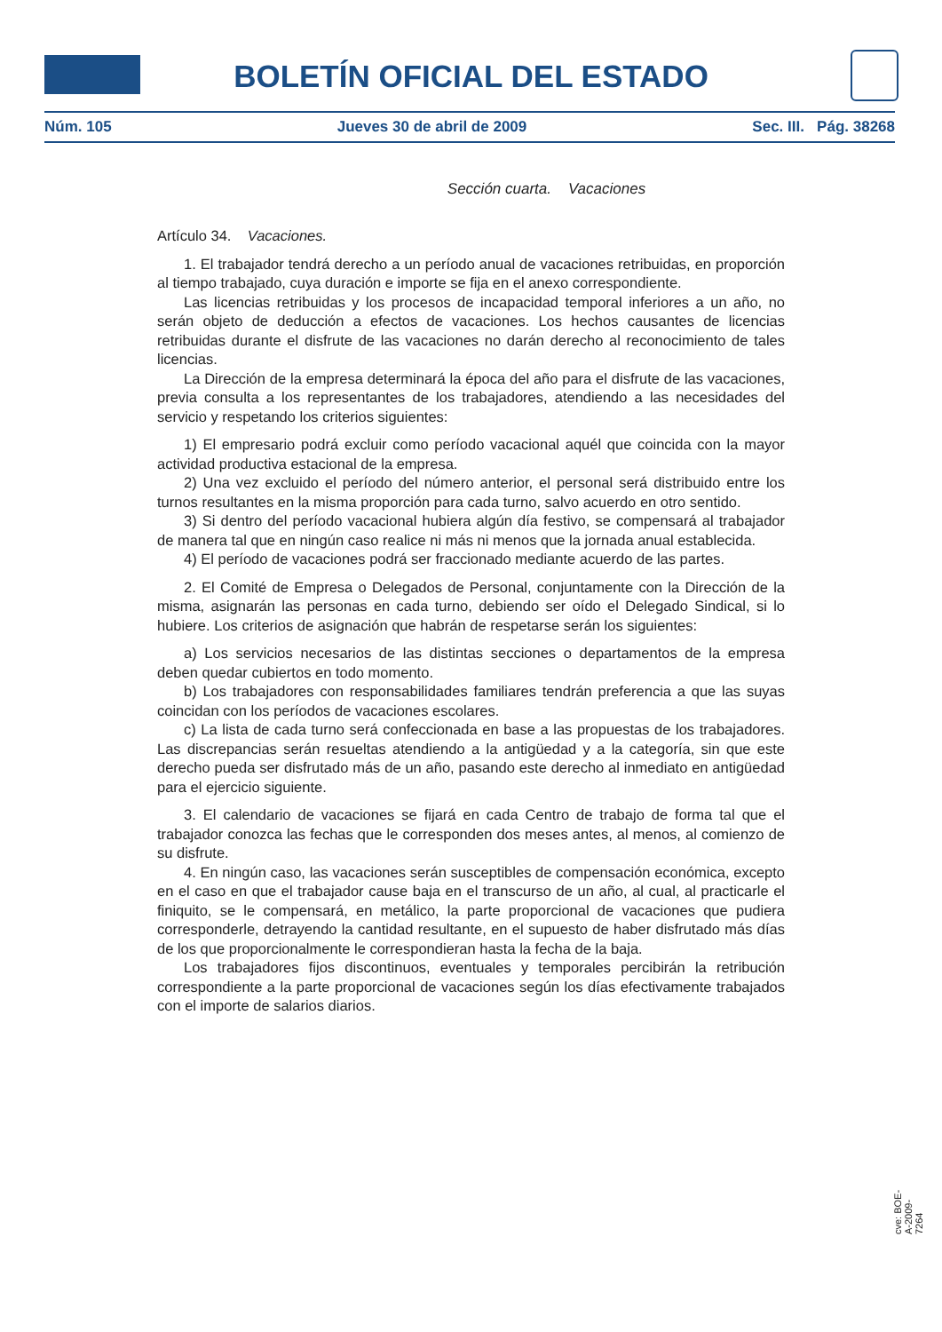BOLETÍN OFICIAL DEL ESTADO
Núm. 105 Jueves 30 de abril de 2009 Sec. III. Pág. 38268
Sección cuarta. Vacaciones
Artículo 34. Vacaciones.
1. El trabajador tendrá derecho a un período anual de vacaciones retribuidas, en proporción al tiempo trabajado, cuya duración e importe se fija en el anexo correspondiente.
Las licencias retribuidas y los procesos de incapacidad temporal inferiores a un año, no serán objeto de deducción a efectos de vacaciones. Los hechos causantes de licencias retribuidas durante el disfrute de las vacaciones no darán derecho al reconocimiento de tales licencias.
La Dirección de la empresa determinará la época del año para el disfrute de las vacaciones, previa consulta a los representantes de los trabajadores, atendiendo a las necesidades del servicio y respetando los criterios siguientes:
1) El empresario podrá excluir como período vacacional aquél que coincida con la mayor actividad productiva estacional de la empresa.
2) Una vez excluido el período del número anterior, el personal será distribuido entre los turnos resultantes en la misma proporción para cada turno, salvo acuerdo en otro sentido.
3) Si dentro del período vacacional hubiera algún día festivo, se compensará al trabajador de manera tal que en ningún caso realice ni más ni menos que la jornada anual establecida.
4) El período de vacaciones podrá ser fraccionado mediante acuerdo de las partes.
2. El Comité de Empresa o Delegados de Personal, conjuntamente con la Dirección de la misma, asignarán las personas en cada turno, debiendo ser oído el Delegado Sindical, si lo hubiere. Los criterios de asignación que habrán de respetarse serán los siguientes:
a) Los servicios necesarios de las distintas secciones o departamentos de la empresa deben quedar cubiertos en todo momento.
b) Los trabajadores con responsabilidades familiares tendrán preferencia a que las suyas coincidan con los períodos de vacaciones escolares.
c) La lista de cada turno será confeccionada en base a las propuestas de los trabajadores. Las discrepancias serán resueltas atendiendo a la antigüedad y a la categoría, sin que este derecho pueda ser disfrutado más de un año, pasando este derecho al inmediato en antigüedad para el ejercicio siguiente.
3. El calendario de vacaciones se fijará en cada Centro de trabajo de forma tal que el trabajador conozca las fechas que le corresponden dos meses antes, al menos, al comienzo de su disfrute.
4. En ningún caso, las vacaciones serán susceptibles de compensación económica, excepto en el caso en que el trabajador cause baja en el transcurso de un año, al cual, al practicarle el finiquito, se le compensará, en metálico, la parte proporcional de vacaciones que pudiera corresponderle, detrayendo la cantidad resultante, en el supuesto de haber disfrutado más días de los que proporcionalmente le correspondieran hasta la fecha de la baja.
Los trabajadores fijos discontinuos, eventuales y temporales percibirán la retribución correspondiente a la parte proporcional de vacaciones según los días efectivamente trabajados con el importe de salarios diarios.
cve: BOE-A-2009-7264